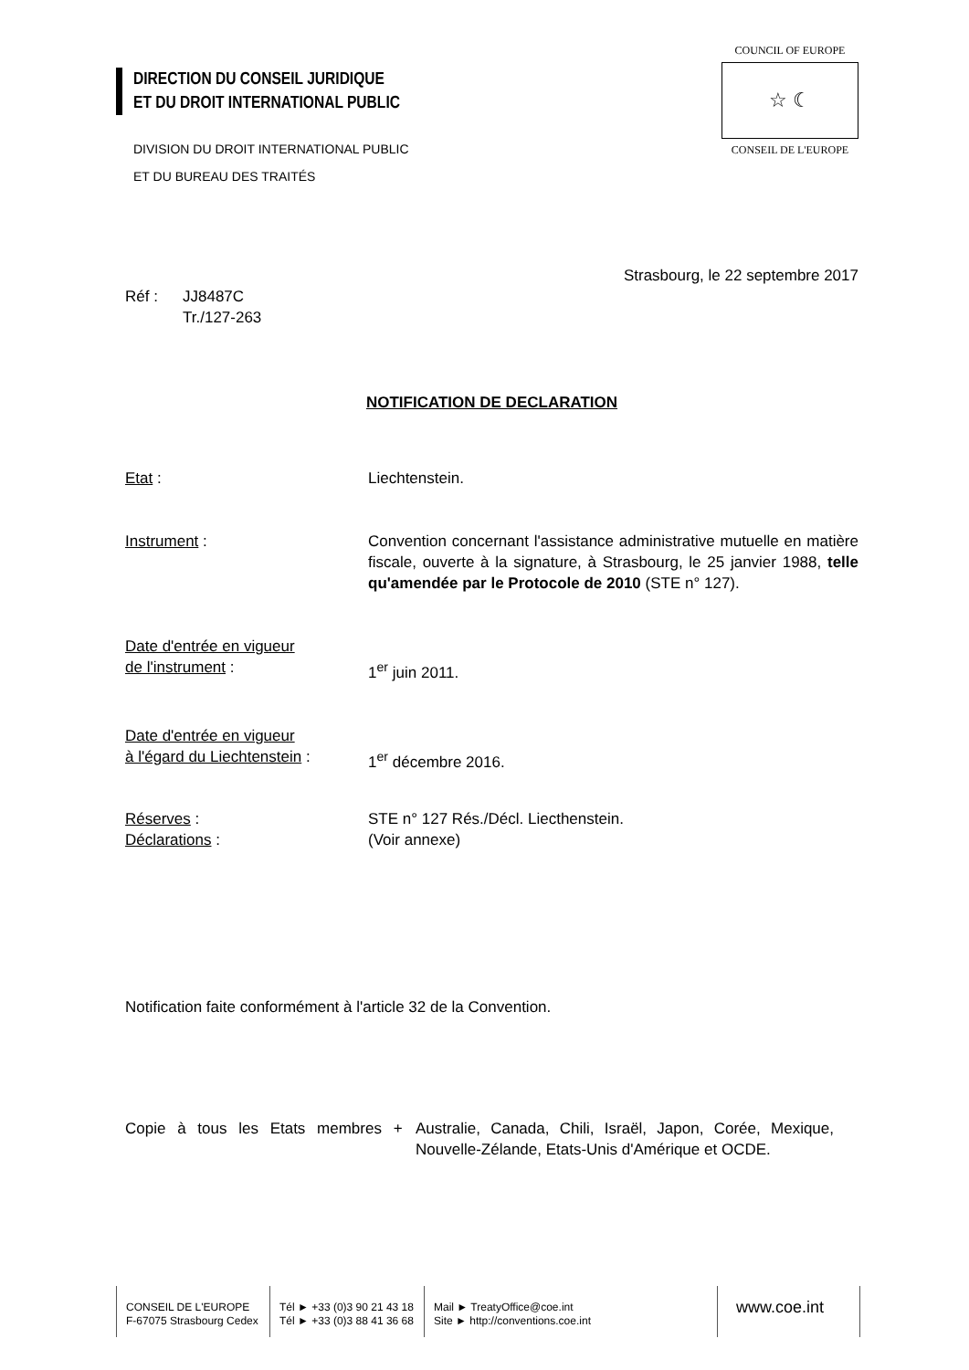DIRECTION DU CONSEIL JURIDIQUE
ET DU DROIT INTERNATIONAL PUBLIC
DIVISION DU DROIT INTERNATIONAL PUBLIC
ET DU BUREAU DES TRAITÉS
COUNCIL OF EUROPE
☆ ☾
CONSEIL DE L'EUROPE
Strasbourg, le 22 septembre 2017
Réf : JJ8487C
Tr./127-263
NOTIFICATION DE DECLARATION
Etat : Liechtenstein.
Instrument : Convention concernant l'assistance administrative mutuelle en matière fiscale, ouverte à la signature, à Strasbourg, le 25 janvier 1988, telle qu'amendée par le Protocole de 2010 (STE n° 127).
Date d'entrée en vigueur
de l'instrument :
1<sup>er</sup> juin 2011.
Date d'entrée en vigueur
à l'égard du Liechtenstein :
1<sup>er</sup> décembre 2016.
Réserves :
Déclarations :
STE n° 127 Rés./Décl. Liecthenstein.
(Voir annexe)
Notification faite conformément à l'article 32 de la Convention.
Copie à tous les Etats membres +
Australie, Canada, Chili, Israël, Japon, Corée, Mexique, Nouvelle-Zélande, Etats-Unis d'Amérique et OCDE.
CONSEIL DE L'EUROPE
F-67075 Strasbourg Cedex
Tél ► +33 (0)3 90 21 43 18
Tél ► +33 (0)3 88 41 36 68
Mail ► TreatyOffice@coe.int
Site ► http://conventions.coe.int
www.coe.int